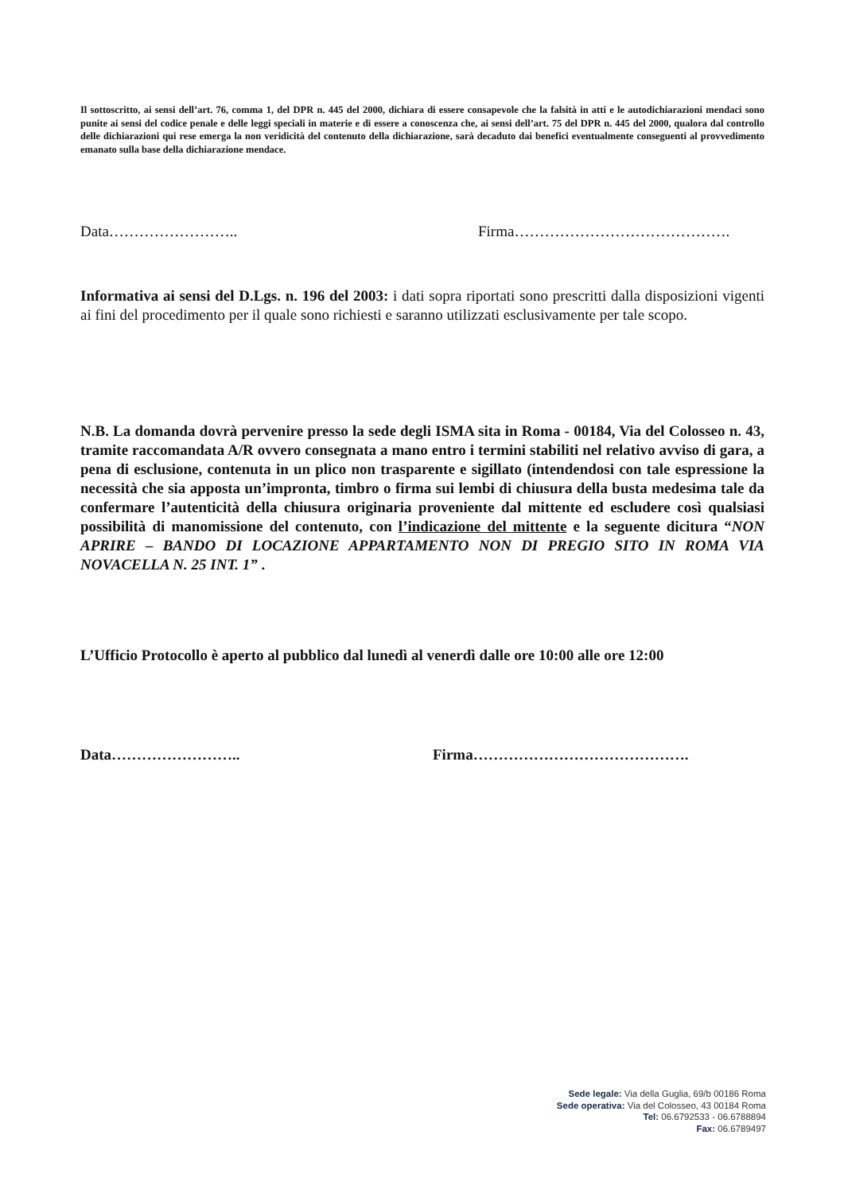Il sottoscritto, ai sensi dell’art. 76, comma 1, del DPR n. 445 del 2000, dichiara di essere consapevole che la falsità in atti e le autodichiarazioni mendaci sono punite ai sensi del codice penale e delle leggi speciali in materie e di essere a conoscenza che, ai sensi dell’art. 75 del DPR n. 445 del 2000, qualora dal controllo delle dichiarazioni qui rese emerga la non veridicità del contenuto della dichiarazione, sarà decaduto dai benefici eventualmente conseguenti al provvedimento emanato sulla base della dichiarazione mendace.
Data…………………….. Firma…………………………………….
Informativa ai sensi del D.Lgs. n. 196 del 2003: i dati sopra riportati sono prescritti dalla disposizioni vigenti ai fini del procedimento per il quale sono richiesti e saranno utilizzati esclusivamente per tale scopo.
N.B. La domanda dovrà pervenire presso la sede degli ISMA sita in Roma - 00184, Via del Colosseo n. 43, tramite raccomandata A/R ovvero consegnata a mano entro i termini stabiliti nel relativo avviso di gara, a pena di esclusione, contenuta in un plico non trasparente e sigillato (intendendosi con tale espressione la necessità che sia apposta un’impronta, timbro o firma sui lembi di chiusura della busta medesima tale da confermare l’autenticità della chiusura originaria proveniente dal mittente ed escludere così qualsiasi possibilità di manomissione del contenuto, con l’indicazione del mittente e la seguente dicitura “NON APRIRE – BANDO DI LOCAZIONE APPARTAMENTO NON DI PREGIO SITO IN ROMA VIA NOVACELLA N. 25 INT. 1” .
L’Ufficio Protocollo è aperto al pubblico dal lunedì al venerdì dalle ore 10:00 alle ore 12:00
Data…………………….. Firma…………………………………….
Sede legale: Via della Guglia, 69/b 00186 Roma
Sede operativa: Via del Colosseo, 43 00184 Roma
Tel: 06.6792533 - 06.6788894
Fax: 06.6789497